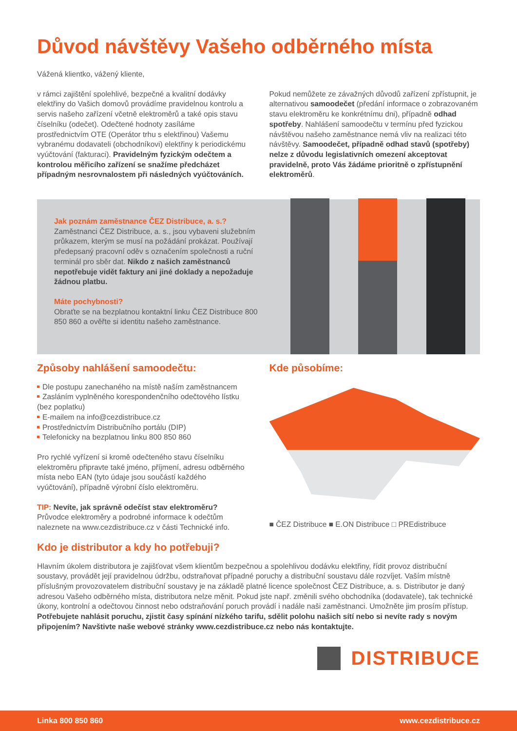Důvod návštěvy Vašeho odběrného místa
Vážená klientko, vážený kliente,
v rámci zajištění spolehlivé, bezpečné a kvalitní dodávky elektřiny do Vašich domovů provádíme pravidelnou kontrolu a servis našeho zařízení včetně elektroměrů a také opis stavu číselníku (odečet). Odečtené hodnoty zasíláme prostřednictvím OTE (Operátor trhu s elektřinou) Vašemu vybranému dodavateli (obchodníkovi) elektřiny k periodickému vyúčtování (fakturaci). Pravidelným fyzickým odečtem a kontrolou měřicího zařízení se snažíme předcházet případným nesrovnalostem při následných vyúčtováních.
Pokud nemůžete ze závažných důvodů zařízení zpřístupnit, je alternativou samoodečet (předání informace o zobrazovaném stavu elektroměru ke konkrétnímu dni), případně odhad spotřeby. Nahlášení samoodečtu v termínu před fyzickou návštěvou našeho zaměstnance nemá vliv na realizaci této návštěvy. Samoodečet, případně odhad stavů (spotřeby) nelze z důvodu legislativních omezení akceptovat pravidelně, proto Vás žádáme prioritně o zpřístupnění elektroměrů.
Jak poznám zaměstnance ČEZ Distribuce, a. s.?
Zaměstnanci ČEZ Distribuce, a. s., jsou vybaveni služebním průkazem, kterým se musí na požádání prokázat. Používají předepsaný pracovní oděv s označením společnosti a ruční terminál pro sběr dat. Nikdo z našich zaměstnanců nepotřebuje vidět faktury ani jiné doklady a nepožaduje žádnou platbu.
Máte pochybnosti?
Obraťte se na bezplatnou kontaktní linku ČEZ Distribuce 800 850 860 a ověřte si identitu našeho zaměstnance.
Způsoby nahlášení samoodečtu:
Dle postupu zanechaného na místě naším zaměstnancem
Zasláním vyplněného korespondenčního odečtového lístku (bez poplatku)
E-mailem na info@cezdistribuce.cz
Prostřednictvím Distribučního portálu (DIP)
Telefonicky na bezplatnou linku 800 850 860
Pro rychlé vyřízení si kromě odečteného stavu číselníku elektroměru připravte také jméno, příjmení, adresu odběrného místa nebo EAN (tyto údaje jsou součástí každého vyúčtování), případně výrobní číslo elektroměru.
TIP: Nevíte, jak správně odečíst stav elektroměru?
Průvodce elektroměry a podrobné informace k odečtům naleznete na www.cezdistribuce.cz v části Technické info.
Kde působíme:
■ ČEZ Distribuce ■ E.ON Distribuce □ PREdistribuce
Kdo je distributor a kdy ho potřebuji?
Hlavním úkolem distributora je zajišťovat všem klientům bezpečnou a spolehlivou dodávku elektřiny, řídit provoz distribuční soustavy, provádět její pravidelnou údržbu, odstraňovat případné poruchy a distribuční soustavu dále rozvíjet. Vaším místně příslušným provozovatelem distribuční soustavy je na základě platné licence společnost ČEZ Distribuce, a. s. Distributor je daný adresou Vašeho odběrného místa, distributora nelze měnit. Pokud jste např. změnili svého obchodníka (dodavatele), tak technické úkony, kontrolní a odečtovou činnost nebo odstraňování poruch provádí i nadále naši zaměstnanci. Umožněte jim prosím přístup.
Potřebujete nahlásit poruchu, zjistit časy spínání nízkého tarifu, sdělit polohu našich sítí nebo si nevíte rady s novým připojením? Navštivte naše webové stránky www.cezdistribuce.cz nebo nás kontaktujte.
DISTRIBUCE
Linka 800 850 860 www.cezdistribuce.cz